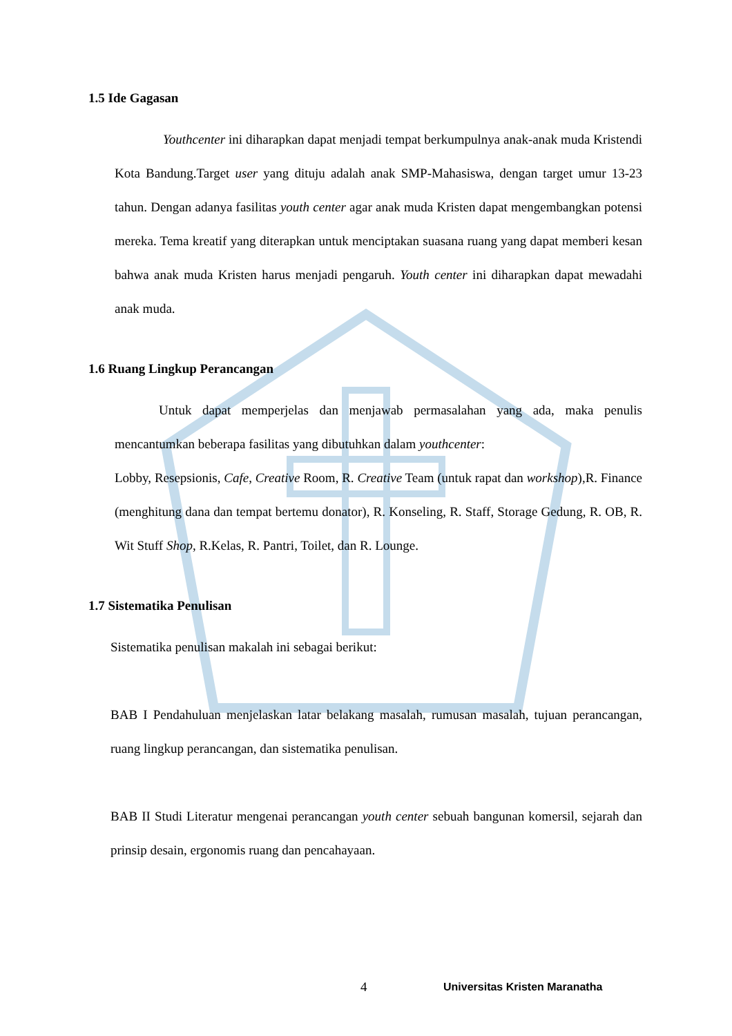1.5 Ide Gagasan
Youthcenter ini diharapkan dapat menjadi tempat berkumpulnya anak-anak muda Kristendi Kota Bandung.Target user yang dituju adalah anak SMP-Mahasiswa, dengan target umur 13-23 tahun. Dengan adanya fasilitas youth center agar anak muda Kristen dapat mengembangkan potensi mereka. Tema kreatif yang diterapkan untuk menciptakan suasana ruang yang dapat memberi kesan bahwa anak muda Kristen harus menjadi pengaruh. Youth center ini diharapkan dapat mewadahi anak muda.
1.6 Ruang Lingkup Perancangan
Untuk dapat memperjelas dan menjawab permasalahan yang ada, maka penulis mencantumkan beberapa fasilitas yang dibutuhkan dalam youthcenter:
Lobby, Resepsionis, Cafe, Creative Room, R. Creative Team (untuk rapat dan workshop),R. Finance (menghitung dana dan tempat bertemu donator), R. Konseling, R. Staff, Storage Gedung, R. OB, R. Wit Stuff Shop, R.Kelas, R. Pantri, Toilet, dan R. Lounge.
1.7 Sistematika Penulisan
Sistematika penulisan makalah ini sebagai berikut:
BAB I Pendahuluan menjelaskan latar belakang masalah, rumusan masalah, tujuan perancangan, ruang lingkup perancangan, dan sistematika penulisan.
BAB II Studi Literatur mengenai perancangan youth center sebuah bangunan komersil, sejarah dan prinsip desain, ergonomis ruang dan pencahayaan.
4 Universitas Kristen Maranatha